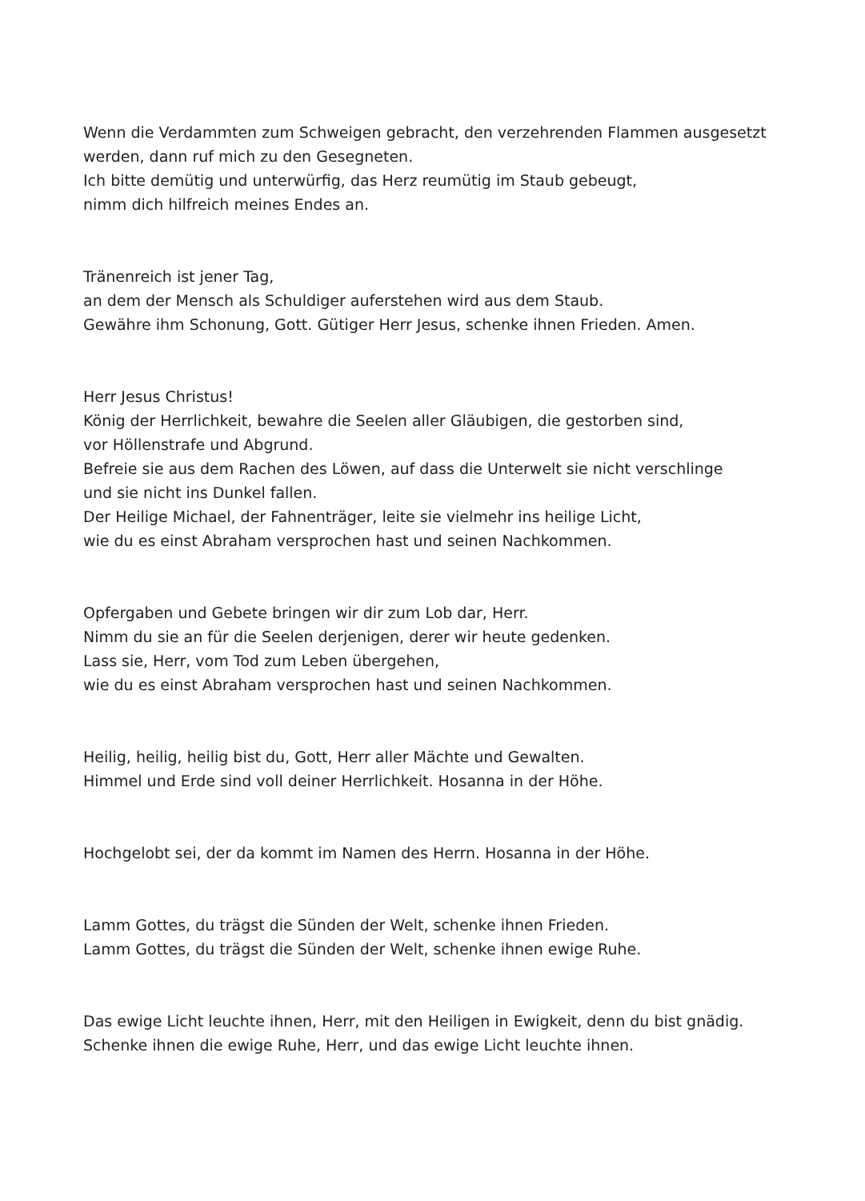Wenn die Verdammten zum Schweigen gebracht, den verzehrenden Flammen ausgesetzt
werden, dann ruf mich zu den Gesegneten.
Ich bitte demütig und unterwürfig, das Herz reumütig im Staub gebeugt,
nimm dich hilfreich meines Endes an.
Tränenreich ist jener Tag,
an dem der Mensch als Schuldiger auferstehen wird aus dem Staub.
Gewähre ihm Schonung, Gott. Gütiger Herr Jesus, schenke ihnen Frieden. Amen.
Herr Jesus Christus!
König der Herrlichkeit, bewahre die Seelen aller Gläubigen, die gestorben sind,
vor Höllenstrafe und Abgrund.
Befreie sie aus dem Rachen des Löwen, auf dass die Unterwelt sie nicht verschlinge
und sie nicht ins Dunkel fallen.
Der Heilige Michael, der Fahnenträger, leite sie vielmehr ins heilige Licht,
wie du es einst Abraham versprochen hast und seinen Nachkommen.
Opfergaben und Gebete bringen wir dir zum Lob dar, Herr.
Nimm du sie an für die Seelen derjenigen, derer wir heute gedenken.
Lass sie, Herr, vom Tod zum Leben übergehen,
wie du es einst Abraham versprochen hast und seinen Nachkommen.
Heilig, heilig, heilig bist du, Gott, Herr aller Mächte und Gewalten.
Himmel und Erde sind voll deiner Herrlichkeit. Hosanna in der Höhe.
Hochgelobt sei, der da kommt im Namen des Herrn. Hosanna in der Höhe.
Lamm Gottes, du trägst die Sünden der Welt, schenke ihnen Frieden.
Lamm Gottes, du trägst die Sünden der Welt, schenke ihnen ewige Ruhe.
Das ewige Licht leuchte ihnen, Herr, mit den Heiligen in Ewigkeit, denn du bist gnädig.
Schenke ihnen die ewige Ruhe, Herr, und das ewige Licht leuchte ihnen.